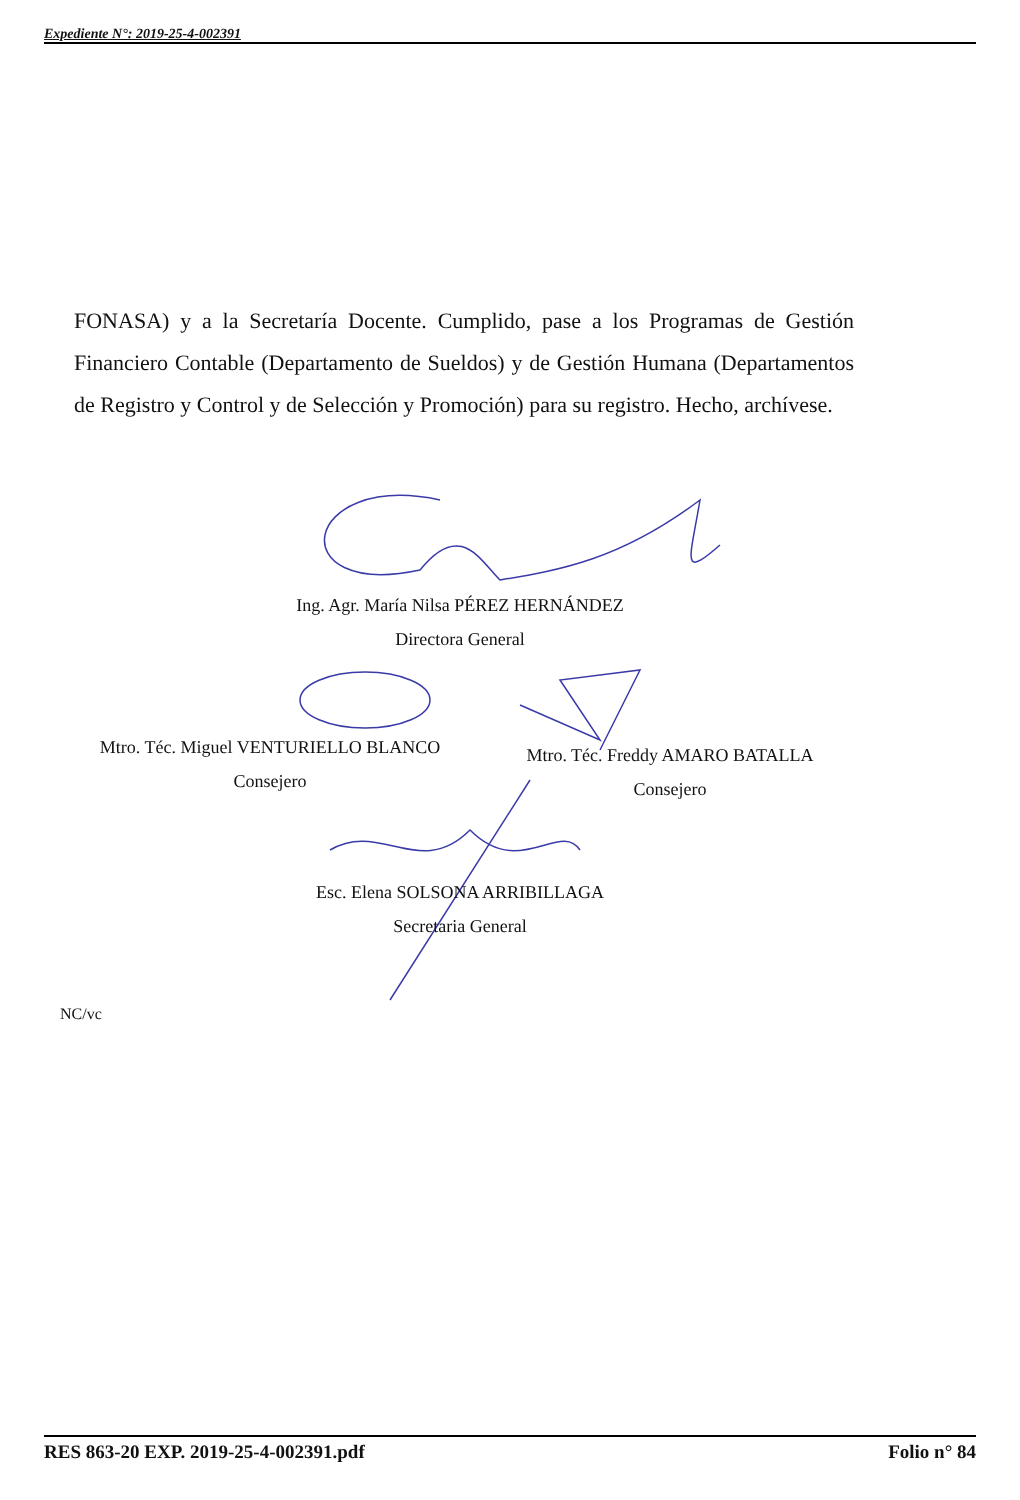Expediente N°: 2019-25-4-002391
FONASA) y a la Secretaría Docente. Cumplido, pase a los Programas de Gestión Financiero Contable (Departamento de Sueldos) y de Gestión Humana (Departamentos de Registro y Control y de Selección y Promoción) para su registro. Hecho, archívese.
Ing. Agr. María Nilsa PÉREZ HERNÁNDEZ
Directora General
Mtro. Téc. Miguel VENTURIELLO BLANCO
Consejero
Mtro. Téc. Freddy AMARO BATALLA
Consejero
Esc. Elena SOLSONA ARRIBILLAGA
Secretaria General
NC/vc
RES 863-20 EXP. 2019-25-4-002391.pdf Folio n° 84